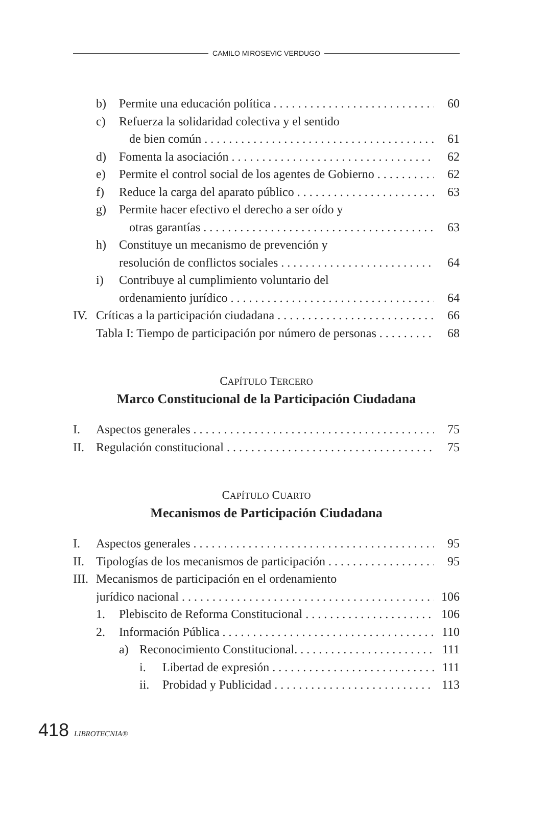CAMILO MIROSEVIC VERDUGO
b) Permite una educación política 60
c) Refuerza la solidaridad colectiva y el sentido
de bien común 61
d) Fomenta la asociación 62
e) Permite el control social de los agentes de Gobierno 62
f) Reduce la carga del aparato público 63
g) Permite hacer efectivo el derecho a ser oído y
otras garantías 63
h) Constituye un mecanismo de prevención y
resolución de conflictos sociales 64
i) Contribuye al cumplimiento voluntario del
ordenamiento jurídico 64
IV. Críticas a la participación ciudadana 66
Tabla I: Tiempo de participación por número de personas 68
CAPÍTULO TERCERO
Marco Constitucional de la Participación Ciudadana
I. Aspectos generales 75
II. Regulación constitucional 75
CAPÍTULO CUARTO
Mecanismos de Participación Ciudadana
I. Aspectos generales 95
II. Tipologías de los mecanismos de participación 95
III. Mecanismos de participación en el ordenamiento
jurídico nacional 106
1. Plebiscito de Reforma Constitucional 106
2. Información Pública 110
a) Reconocimiento Constitucional. 111
i. Libertad de expresión 111
ii. Probidad y Publicidad 113
418 LIBROTECNIA®